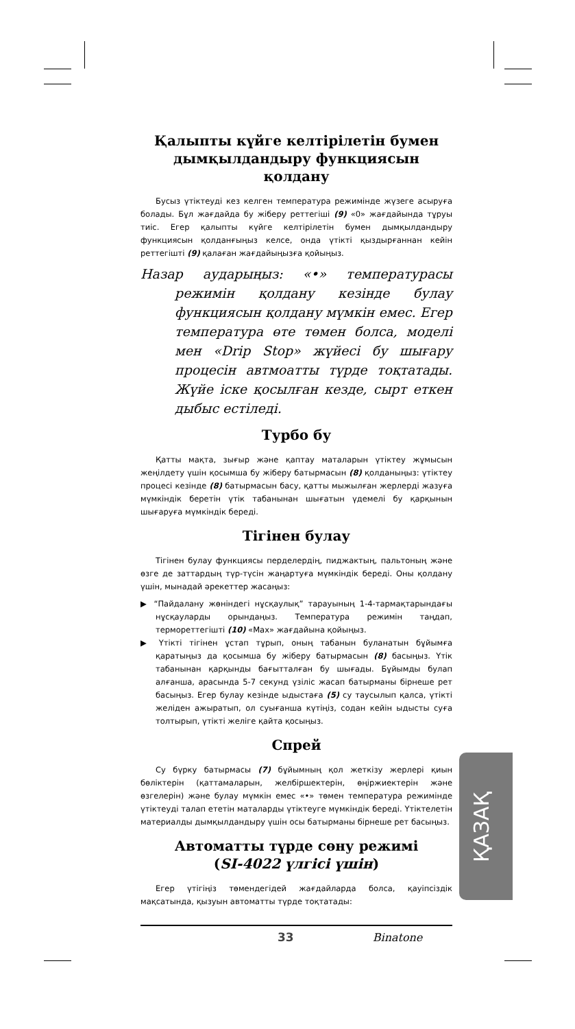Қалыпты күйге келтірілетін бумен дымқылдандыру функциясын қолдану
Бусыз үтіктеуді кез келген температура режимінде жүзеге асыруға болады. Бұл жағдайда бу жіберу реттегіші (9) «0» жағдайында тұруы тиіс. Егер қалыпты күйге келтірілетін бумен дымқылдандыру функциясын қолданғыңыз келсе, онда үтікті қыздырғаннан кейін реттегішті (9) қалаған жағдайыңызға қойыңыз.
Назар аударыңыз: «•» температурасы режимін қолдану кезінде булау функциясын қолдану мүмкін емес. Егер температура өте төмен болса, моделі мен «Drip Stop» жүйесі бу шығару процесін автмоатты түрде тоқтатады. Жүйе іске қосылған кезде, сырт еткен дыбыс естіледі.
Турбо бу
Қатты мақта, зығыр және қаптау маталарын үтіктеу жұмысын жеңілдету үшін қосымша бу жіберу батырмасын (8) қолданыңыз: үтіктеу процесі кезінде (8) батырмасын басу, қатты мыжылған жерлерді жазуға мүмкіндік беретін үтік табанынан шығатын үдемелі бу қарқынын шығаруға мүмкіндік береді.
Тігінен булау
Тігінен булау функциясы перделердің, пиджактың, пальтоның және өзге де заттардың түр-түсін жаңартуға мүмкіндік береді. Оны қолдану үшін, мынадай әрекеттер жасаңыз:
▶ “Пайдалану жөніндегі нұсқаулық” тарауының 1-4-тармақтарындағы нұсқауларды орындаңыз. Температура режимін таңдап, термореттегішті (10) «Max» жағдайына қойыңыз.
▶ Үтікті тігінен ұстап тұрып, оның табанын буланатын бұйымға қаратыңыз да қосымша бу жіберу батырмасын (8) басыңыз. Үтік табанынан қарқынды бағытталған бу шығады. Бұйымды булап алғанша, арасында 5-7 секунд үзіліс жасап батырманы бірнеше рет басыңыз. Егер булау кезінде ыдыстаға (5) су таусылып қалса, үтікті желіден ажыратып, ол суығанша күтіңіз, содан кейін ыдысты суға толтырып, үтікті желіге қайта қосыңыз.
Спрей
Су бүрку батырмасы (7) бұйымның қол жеткізу жерлері қиын бөліктерін (қаттамаларын, желбіршектерін, өңіржиектерін және өзгелерін) және булау мүмкін емес «•» төмен температура режимінде үтіктеуді талап ететін маталарды үтіктеуге мүмкіндік береді. Үтіктелетін материалды дымқылдандыру үшін осы батырманы бірнеше рет басыңыз.
Автоматты түрде сөну режимі
(SI-4022 үлгісі үшін)
Егер үтігіңіз төмендегідей жағдайларда болса, қауіпсіздік мақсатында, қызуын автоматты түрде тоқтатады:
ҚАЗАҚ
33 Binatone